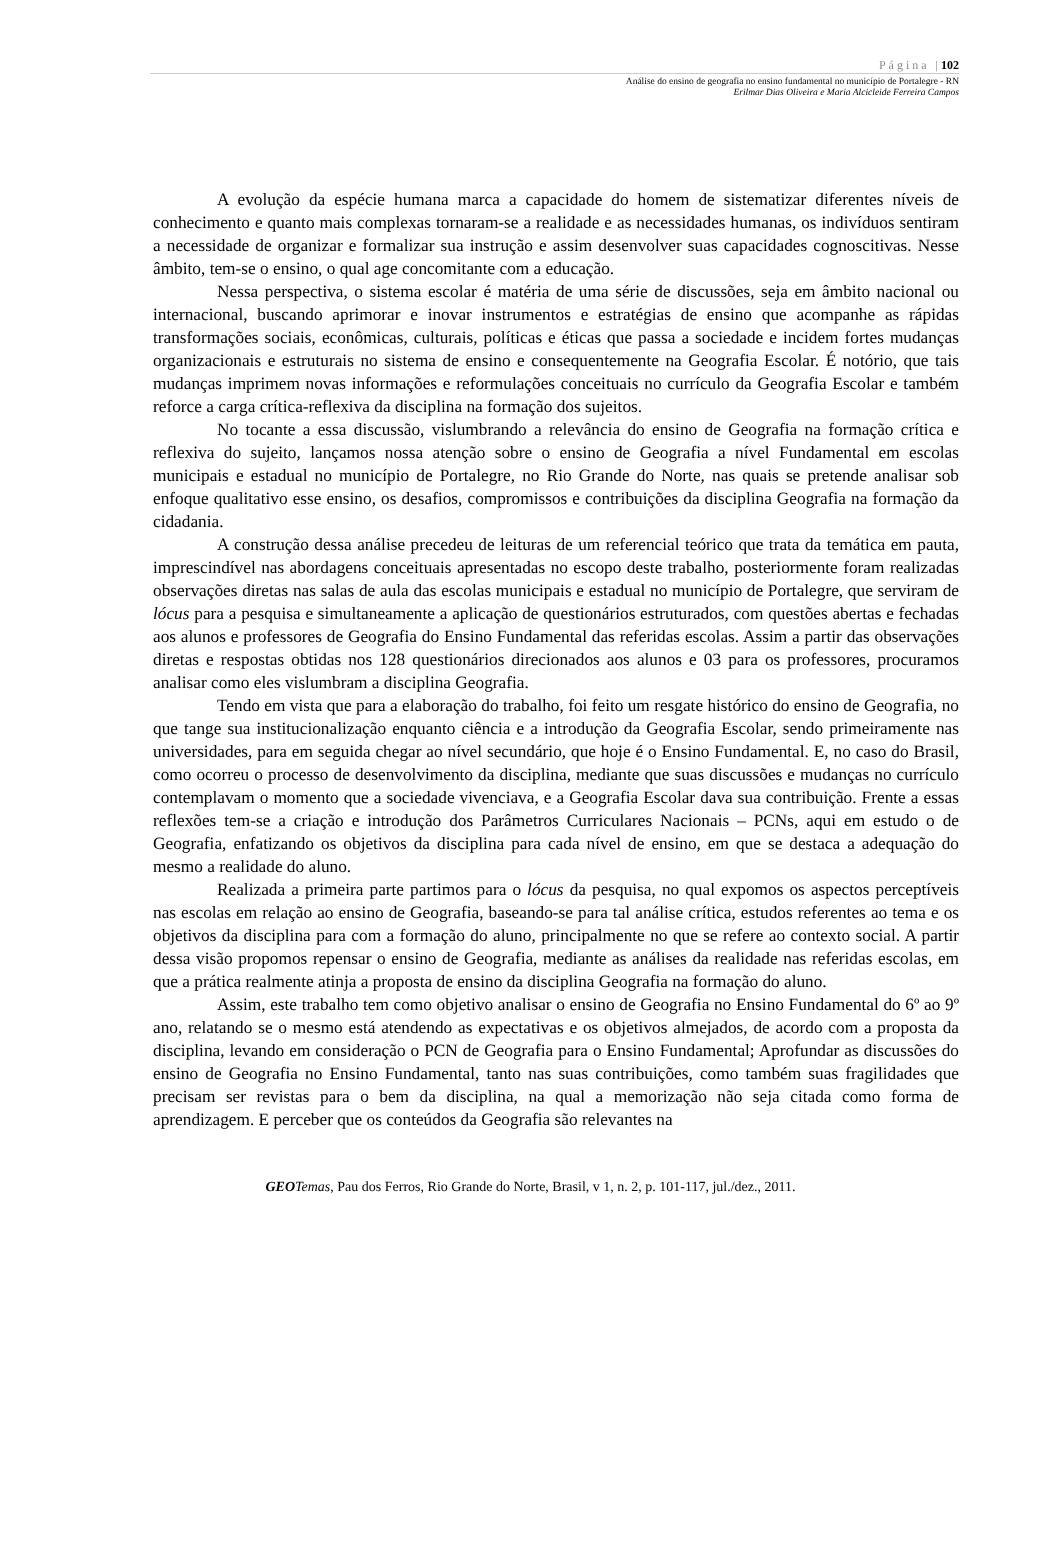Página |102
Análise do ensino de geografia no ensino fundamental no município de Portalegre - RN
Erilmar Dias Oliveira e Maria Alcicleide Ferreira Campos
A evolução da espécie humana marca a capacidade do homem de sistematizar diferentes níveis de conhecimento e quanto mais complexas tornaram-se a realidade e as necessidades humanas, os indivíduos sentiram a necessidade de organizar e formalizar sua instrução e assim desenvolver suas capacidades cognoscitivas. Nesse âmbito, tem-se o ensino, o qual age concomitante com a educação.
Nessa perspectiva, o sistema escolar é matéria de uma série de discussões, seja em âmbito nacional ou internacional, buscando aprimorar e inovar instrumentos e estratégias de ensino que acompanhe as rápidas transformações sociais, econômicas, culturais, políticas e éticas que passa a sociedade e incidem fortes mudanças organizacionais e estruturais no sistema de ensino e consequentemente na Geografia Escolar. É notório, que tais mudanças imprimem novas informações e reformulações conceituais no currículo da Geografia Escolar e também reforce a carga crítica-reflexiva da disciplina na formação dos sujeitos.
No tocante a essa discussão, vislumbrando a relevância do ensino de Geografia na formação crítica e reflexiva do sujeito, lançamos nossa atenção sobre o ensino de Geografia a nível Fundamental em escolas municipais e estadual no município de Portalegre, no Rio Grande do Norte, nas quais se pretende analisar sob enfoque qualitativo esse ensino, os desafios, compromissos e contribuições da disciplina Geografia na formação da cidadania.
A construção dessa análise precedeu de leituras de um referencial teórico que trata da temática em pauta, imprescindível nas abordagens conceituais apresentadas no escopo deste trabalho, posteriormente foram realizadas observações diretas nas salas de aula das escolas municipais e estadual no município de Portalegre, que serviram de lócus para a pesquisa e simultaneamente a aplicação de questionários estruturados, com questões abertas e fechadas aos alunos e professores de Geografia do Ensino Fundamental das referidas escolas. Assim a partir das observações diretas e respostas obtidas nos 128 questionários direcionados aos alunos e 03 para os professores, procuramos analisar como eles vislumbram a disciplina Geografia.
Tendo em vista que para a elaboração do trabalho, foi feito um resgate histórico do ensino de Geografia, no que tange sua institucionalização enquanto ciência e a introdução da Geografia Escolar, sendo primeiramente nas universidades, para em seguida chegar ao nível secundário, que hoje é o Ensino Fundamental. E, no caso do Brasil, como ocorreu o processo de desenvolvimento da disciplina, mediante que suas discussões e mudanças no currículo contemplavam o momento que a sociedade vivenciava, e a Geografia Escolar dava sua contribuição. Frente a essas reflexões tem-se a criação e introdução dos Parâmetros Curriculares Nacionais – PCNs, aqui em estudo o de Geografia, enfatizando os objetivos da disciplina para cada nível de ensino, em que se destaca a adequação do mesmo a realidade do aluno.
Realizada a primeira parte partimos para o lócus da pesquisa, no qual expomos os aspectos perceptíveis nas escolas em relação ao ensino de Geografia, baseando-se para tal análise crítica, estudos referentes ao tema e os objetivos da disciplina para com a formação do aluno, principalmente no que se refere ao contexto social. A partir dessa visão propomos repensar o ensino de Geografia, mediante as análises da realidade nas referidas escolas, em que a prática realmente atinja a proposta de ensino da disciplina Geografia na formação do aluno.
Assim, este trabalho tem como objetivo analisar o ensino de Geografia no Ensino Fundamental do 6º ao 9º ano, relatando se o mesmo está atendendo as expectativas e os objetivos almejados, de acordo com a proposta da disciplina, levando em consideração o PCN de Geografia para o Ensino Fundamental; Aprofundar as discussões do ensino de Geografia no Ensino Fundamental, tanto nas suas contribuições, como também suas fragilidades que precisam ser revistas para o bem da disciplina, na qual a memorização não seja citada como forma de aprendizagem. E perceber que os conteúdos da Geografia são relevantes na
GEO Temas, Pau dos Ferros, Rio Grande do Norte, Brasil, v 1, n. 2, p. 101-117, jul./dez., 2011.